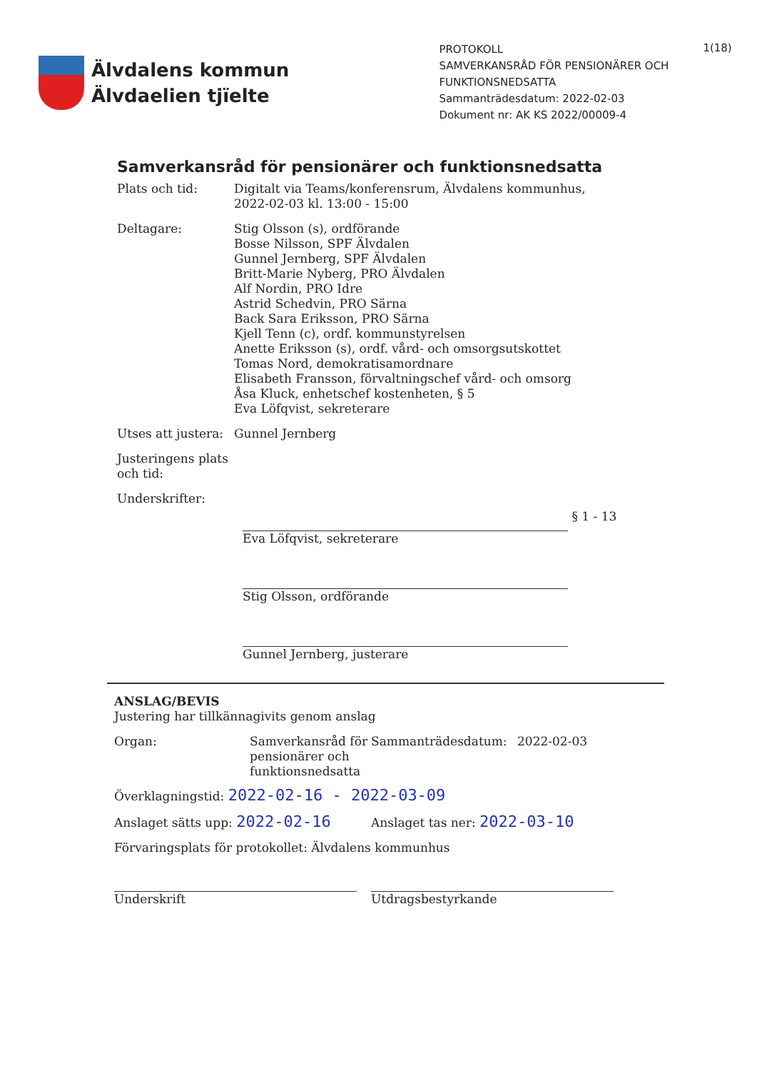Älvdalens kommun
Älvdaelien tjïelte
PROTOKOLL
SAMVERKANSRÅD FÖR PENSIONÄRER OCH FUNKTIONSNEDSATTA
Sammanträdesdatum: 2022-02-03
Dokument nr: AK KS 2022/00009-4
1(18)
Samverkansråd för pensionärer och funktionsnedsatta
Plats och tid: Digitalt via Teams/konferensrum, Älvdalens kommunhus, 2022-02-03 kl. 13:00 - 15:00
Deltagare: Stig Olsson (s), ordförande
Bosse Nilsson, SPF Älvdalen
Gunnel Jernberg, SPF Älvdalen
Britt-Marie Nyberg, PRO Älvdalen
Alf Nordin, PRO Idre
Astrid Schedvin, PRO Särna
Back Sara Eriksson, PRO Särna
Kjell Tenn (c), ordf. kommunstyrelsen
Anette Eriksson (s), ordf. vård- och omsorgsutskottet
Tomas Nord, demokratisamordnare
Elisabeth Fransson, förvaltningschef vård- och omsorg
Åsa Kluck, enhetschef kostenheten, § 5
Eva Löfqvist, sekreterare
Utses att justera:
Gunnel Jernberg
Justeringens plats och tid:
Underskrifter:
§ 1 - 13
Eva Löfqvist, sekreterare
Stig Olsson, ordförande
Gunnel Jernberg, justerare
ANSLAG/BEVIS
Justering har tillkännagivits genom anslag
Organ: Samverkansråd för pensionärer och funktionsnedsatta
Sammanträdesdatum: 2022-02-03
Överklagningstid: 2022-02-16 - 2022-03-09
Anslaget sätts upp: 2022-02-16
Anslaget tas ner: 2022-03-10
Förvaringsplats för protokollet: Älvdalens kommunhus
Underskrift Utdragsbestyrkande